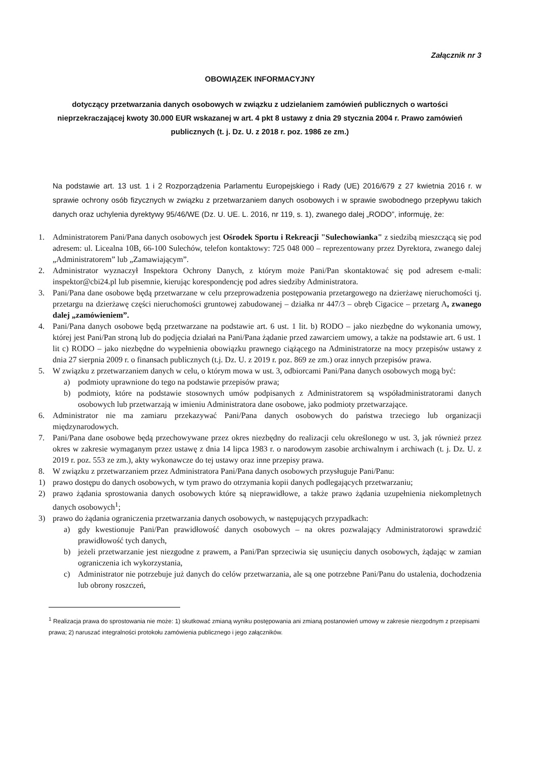Załącznik nr 3
OBOWIĄZEK INFORMACYJNY
dotyczący przetwarzania danych osobowych w związku z udzielaniem zamówień publicznych o wartości nieprzekraczającej kwoty 30.000 EUR wskazanej w art. 4 pkt 8 ustawy z dnia 29 stycznia 2004 r. Prawo zamówień publicznych (t. j. Dz. U. z 2018 r. poz. 1986 ze zm.)
Na podstawie art. 13 ust. 1 i 2 Rozporządzenia Parlamentu Europejskiego i Rady (UE) 2016/679 z 27 kwietnia 2016 r. w sprawie ochrony osób fizycznych w związku z przetwarzaniem danych osobowych i w sprawie swobodnego przepływu takich danych oraz uchylenia dyrektywy 95/46/WE (Dz. U. UE. L. 2016, nr 119, s. 1), zwanego dalej „RODO”, informuję, że:
1. Administratorem Pani/Pana danych osobowych jest Ośrodek Sportu i Rekreacji "Sulechowianka" z siedzibą mieszczącą się pod adresem: ul. Licealna 10B, 66-100 Sulechów, telefon kontaktowy: 725 048 000 – reprezentowany przez Dyrektora, zwanego dalej „Administratorem” lub „Zamawiającym”.
2. Administrator wyznaczył Inspektora Ochrony Danych, z którym może Pani/Pan skontaktować się pod adresem e-mali: inspektor@cbi24.pl lub pisemnie, kierując korespondencję pod adres siedziby Administratora.
3. Pani/Pana dane osobowe będą przetwarzane w celu przeprowadzenia postępowania przetargowego na dzierżawę nieruchomości tj. przetargu na dzierżawę części nieruchomości gruntowej zabudowanej – działka nr 447/3 – obręb Cigacice – przetarg A, zwanego dalej „zamówieniem”.
4. Pani/Pana danych osobowe będą przetwarzane na podstawie art. 6 ust. 1 lit. b) RODO – jako niezbędne do wykonania umowy, której jest Pani/Pan stroną lub do podjęcia działań na Pani/Pana żądanie przed zawarciem umowy, a także na podstawie art. 6 ust. 1 lit c) RODO – jako niezbędne do wypełnienia obowiązku prawnego ciążącego na Administratorze na mocy przepisów ustawy z dnia 27 sierpnia 2009 r. o finansach publicznych (t.j. Dz. U. z 2019 r. poz. 869 ze zm.) oraz innych przepisów prawa.
5. W związku z przetwarzaniem danych w celu, o którym mowa w ust. 3, odbiorcami Pani/Pana danych osobowych mogą być:
a) podmioty uprawnione do tego na podstawie przepisów prawa;
b) podmioty, które na podstawie stosownych umów podpisanych z Administratorem są współadministratorami danych osobowych lub przetwarzają w imieniu Administratora dane osobowe, jako podmioty przetwarzające.
6. Administrator nie ma zamiaru przekazywać Pani/Pana danych osobowych do państwa trzeciego lub organizacji międzynarodowych.
7. Pani/Pana dane osobowe będą przechowywane przez okres niezbędny do realizacji celu określonego w ust. 3, jak również przez okres w zakresie wymaganym przez ustawę z dnia 14 lipca 1983 r. o narodowym zasobie archiwalnym i archiwach (t. j. Dz. U. z 2019 r. poz. 553 ze zm.), akty wykonawcze do tej ustawy oraz inne przepisy prawa.
8. W związku z przetwarzaniem przez Administratora Pani/Pana danych osobowych przysługuje Pani/Panu:
1) prawo dostępu do danych osobowych, w tym prawo do otrzymania kopii danych podlegających przetwarzaniu;
2) prawo żądania sprostowania danych osobowych które są nieprawidłowe, a także prawo żądania uzupełnienia niekompletnych danych osobowych<sup>1</sup>;
3) prawo do żądania ograniczenia przetwarzania danych osobowych, w następujących przypadkach:
a) gdy kwestionuje Pani/Pan prawidłowość danych osobowych – na okres pozwalający Administratorowi sprawdzić prawidłowość tych danych,
b) jeżeli przetwarzanie jest niezgodne z prawem, a Pani/Pan sprzeciwia się usunięciu danych osobowych, żądając w zamian ograniczenia ich wykorzystania,
c) Administrator nie potrzebuje już danych do celów przetwarzania, ale są one potrzebne Pani/Panu do ustalenia, dochodzenia lub obrony roszczeń,
<sup>1</sup> Realizacja prawa do sprostowania nie może: 1) skutkować zmianą wyniku postępowania ani zmianą postanowień umowy w zakresie niezgodnym z przepisami prawa; 2) naruszać integralności protokołu zamówienia publicznego i jego załączników.